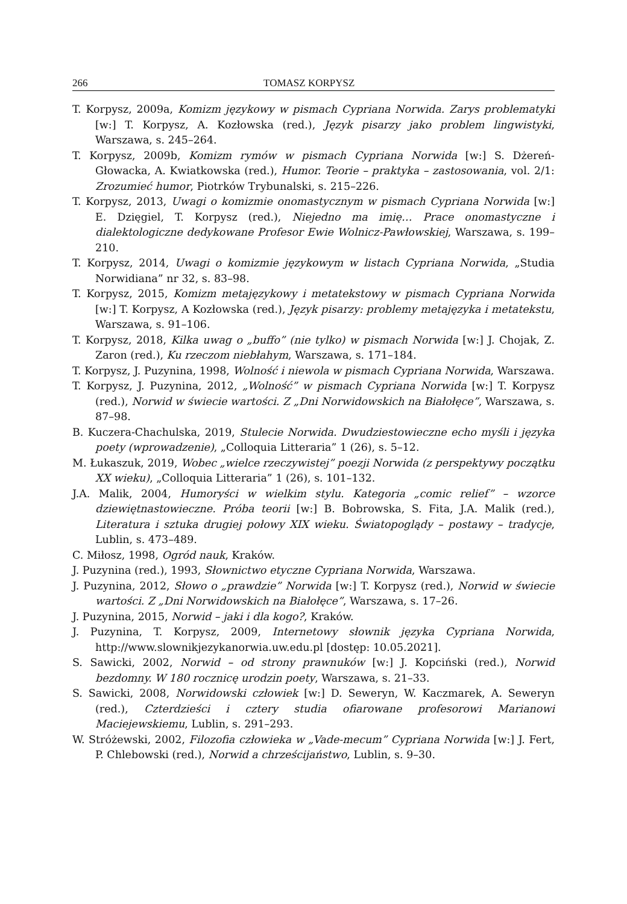266 TOMASZ KORPYSZ
T. Korpysz, 2009a, Komizm językowy w pismach Cypriana Norwida. Zarys problematyki [w:] T. Korpysz, A. Kozłowska (red.), Język pisarzy jako problem lingwistyki, Warszawa, s. 245–264.
T. Korpysz, 2009b, Komizm rymów w pismach Cypriana Norwida [w:] S. Dżereń-Głowacka, A. Kwiatkowska (red.), Humor. Teorie – praktyka – zastosowania, vol. 2/1: Zrozumieć humor, Piotrków Trybunalski, s. 215–226.
T. Korpysz, 2013, Uwagi o komizmie onomastycznym w pismach Cypriana Norwida [w:] E. Dzięgiel, T. Korpysz (red.), Niejedno ma imię… Prace onomastyczne i dialektologiczne dedykowane Profesor Ewie Wolnicz-Pawłowskiej, Warszawa, s. 199–210.
T. Korpysz, 2014, Uwagi o komizmie językowym w listach Cypriana Norwida, „Studia Norwidiana” nr 32, s. 83–98.
T. Korpysz, 2015, Komizm metajęzykowy i metatekstowy w pismach Cypriana Norwida [w:] T. Korpysz, A Kozłowska (red.), Język pisarzy: problemy metajęzyka i metatekstu, Warszawa, s. 91–106.
T. Korpysz, 2018, Kilka uwag o „buffo” (nie tylko) w pismach Norwida [w:] J. Chojak, Z. Zaron (red.), Ku rzeczom niebłahym, Warszawa, s. 171–184.
T. Korpysz, J. Puzynina, 1998, Wolność i niewola w pismach Cypriana Norwida, Warszawa.
T. Korpysz, J. Puzynina, 2012, „Wolność” w pismach Cypriana Norwida [w:] T. Korpysz (red.), Norwid w świecie wartości. Z „Dni Norwidowskich na Białołęce”, Warszawa, s. 87–98.
B. Kuczera-Chachulska, 2019, Stulecie Norwida. Dwudziestowieczne echo myśli i języka poety (wprowadzenie), „Colloquia Litteraria” 1 (26), s. 5–12.
M. Łukaszuk, 2019, Wobec „wielce rzeczywistej” poezji Norwida (z perspektywy początku XX wieku), „Colloquia Litteraria” 1 (26), s. 101–132.
J.A. Malik, 2004, Humoryści w wielkim stylu. Kategoria „comic relief” – wzorce dziewiętnastowieczne. Próba teorii [w:] B. Bobrowska, S. Fita, J.A. Malik (red.), Literatura i sztuka drugiej połowy XIX wieku. Światopoglądy – postawy – tradycje, Lublin, s. 473–489.
C. Miłosz, 1998, Ogród nauk, Kraków.
J. Puzynina (red.), 1993, Słownictwo etyczne Cypriana Norwida, Warszawa.
J. Puzynina, 2012, Słowo o „prawdzie” Norwida [w:] T. Korpysz (red.), Norwid w świecie wartości. Z „Dni Norwidowskich na Białołęce”, Warszawa, s. 17–26.
J. Puzynina, 2015, Norwid – jaki i dla kogo?, Kraków.
J. Puzynina, T. Korpysz, 2009, Internetowy słownik języka Cypriana Norwida, http://www.slownikjezykanorwia.uw.edu.pl [dostęp: 10.05.2021].
S. Sawicki, 2002, Norwid – od strony prawnuków [w:] J. Kopciński (red.), Norwid bezdomny. W 180 rocznicę urodzin poety, Warszawa, s. 21–33.
S. Sawicki, 2008, Norwidowski człowiek [w:] D. Seweryn, W. Kaczmarek, A. Seweryn (red.), Czterdzieści i cztery studia ofiarowane profesorowi Marianowi Maciejewskiemu, Lublin, s. 291–293.
W. Stróżewski, 2002, Filozofia człowieka w „Vade-mecum” Cypriana Norwida [w:] J. Fert, P. Chlebowski (red.), Norwid a chrześcijaństwo, Lublin, s. 9–30.